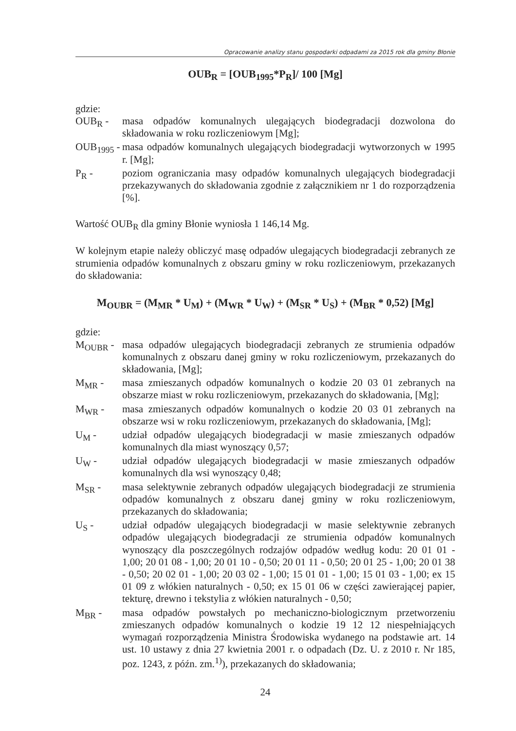Opracowanie analizy stanu gospodarki odpadami za 2015 rok dla gminy Błonie
OUB<sub>R</sub> = [OUB<sub>1995</sub>*P<sub>R</sub>]/ 100 [Mg]
gdzie:
| OUB<sub>R</sub> - | masa odpadów komunalnych ulegających biodegradacji dozwolona do składowania w roku rozliczeniowym [Mg]; |
| OUB<sub>1995</sub> - | masa odpadów komunalnych ulegających biodegradacji wytworzonych w 1995 r. [Mg]; |
| P<sub>R</sub> - | poziom ograniczania masy odpadów komunalnych ulegających biodegradacji przekazywanych do składowania zgodnie z załącznikiem nr 1 do rozporządzenia [%]. |
Wartość OUB<sub>R</sub> dla gminy Błonie wyniosła 1 146,14 Mg.
W kolejnym etapie należy obliczyć masę odpadów ulegających biodegradacji zebranych ze strumienia odpadów komunalnych z obszaru gminy w roku rozliczeniowym, przekazanych do składowania:
M<sub>OUBR</sub> = (M<sub>MR</sub> * U<sub>M</sub>) + (M<sub>WR</sub> * U<sub>W</sub>) + (M<sub>SR</sub> * U<sub>S</sub>) + (M<sub>BR</sub> * 0,52) [Mg]
gdzie:
| M<sub>OUBR</sub> - | masa odpadów ulegających biodegradacji zebranych ze strumienia odpadów komunalnych z obszaru danej gminy w roku rozliczeniowym, przekazanych do składowania, [Mg]; |
| M<sub>MR</sub> - | masa zmieszanych odpadów komunalnych o kodzie 20 03 01 zebranych na obszarze miast w roku rozliczeniowym, przekazanych do składowania, [Mg]; |
| M<sub>WR</sub> - | masa zmieszanych odpadów komunalnych o kodzie 20 03 01 zebranych na obszarze wsi w roku rozliczeniowym, przekazanych do składowania, [Mg]; |
| U<sub>M</sub> - | udział odpadów ulegających biodegradacji w masie zmieszanych odpadów komunalnych dla miast wynoszący 0,57; |
| U<sub>W</sub> - | udział odpadów ulegających biodegradacji w masie zmieszanych odpadów komunalnych dla wsi wynoszący 0,48; |
| M<sub>SR</sub> - | masa selektywnie zebranych odpadów ulegających biodegradacji ze strumienia odpadów komunalnych z obszaru danej gminy w roku rozliczeniowym, przekazanych do składowania; |
| U<sub>S</sub> - | udział odpadów ulegających biodegradacji w masie selektywnie zebranych odpadów ulegających biodegradacji ze strumienia odpadów komunalnych wynoszący dla poszczególnych rodzajów odpadów według kodu: 20 01 01 - 1,00; 20 01 08 - 1,00; 20 01 10 - 0,50; 20 01 11 - 0,50; 20 01 25 - 1,00; 20 01 38 - 0,50; 20 02 01 - 1,00; 20 03 02 - 1,00; 15 01 01 - 1,00; 15 01 03 - 1,00; ex 15 01 09 z włókien naturalnych - 0,50; ex 15 01 06 w części zawierającej papier, tekturę, drewno i tekstylia z włókien naturalnych - 0,50; |
| M<sub>BR</sub> - | masa odpadów powstałych po mechaniczno-biologicznym przetworzeniu zmieszanych odpadów komunalnych o kodzie 19 12 12 niespełniających wymagań rozporządzenia Ministra Środowiska wydanego na podstawie art. 14 ust. 10 ustawy z dnia 27 kwietnia 2001 r. o odpadach (Dz. U. z 2010 r. Nr 185, poz. 1243, z późn. zm.<sup>1)</sup>), przekazanych do składowania; |
24